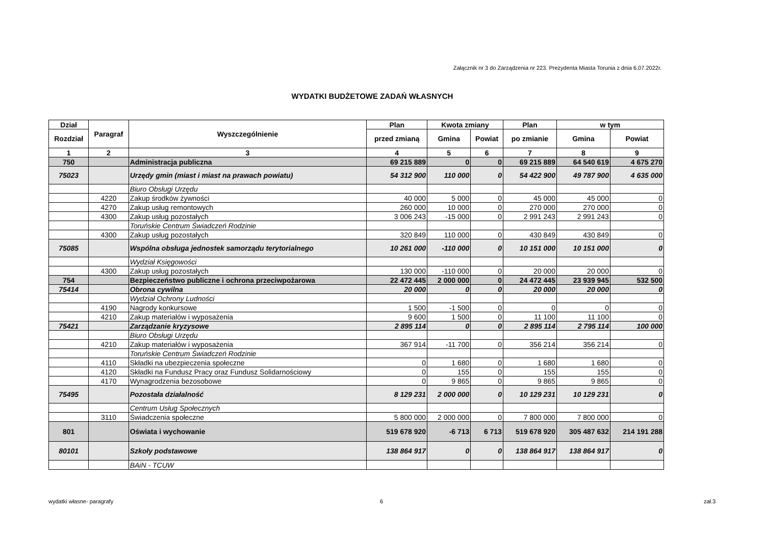Załącznik nr 3 do Zarządzenia nr 223. Prezydenta Miasta Torunia z dnia 6.07.2022r.
WYDATKI BUDŻETOWE ZADAŃ WŁASNYCH
| Dział | Paragraf | Wyszczególnienie | Plan | Kwota zmiany | | Plan | w tym | |
| --- | --- | --- | --- | --- | --- | --- | --- | --- |
| Rozdział | | | przed zmianą | Gmina | Powiat | po zmianie | Gmina | Powiat |
| 1 | 2 | 3 | 4 | 5 | 6 | 7 | 8 | 9 |
| 750 | | Administracja publiczna | 69 215 889 | 0 | 0 | 69 215 889 | 64 540 619 | 4 675 270 |
| 75023 | | Urzędy gmin (miast i miast na prawach powiatu) | 54 312 900 | 110 000 | 0 | 54 422 900 | 49 787 900 | 4 635 000 |
| | | Biuro Obsługi Urzędu | | | | | | |
| | 4220 | Zakup środków żywności | 40 000 | 5 000 | 0 | 45 000 | 45 000 | 0 |
| | 4270 | Zakup usług remontowych | 260 000 | 10 000 | 0 | 270 000 | 270 000 | 0 |
| | 4300 | Zakup usług pozostałych | 3 006 243 | -15 000 | 0 | 2 991 243 | 2 991 243 | 0 |
| | | Toruńskie Centrum Świadczeń Rodzinie | | | | | | |
| | 4300 | Zakup usług pozostałych | 320 849 | 110 000 | 0 | 430 849 | 430 849 | 0 |
| 75085 | | Wspólna obsługa jednostek samorządu terytorialnego | 10 261 000 | -110 000 | 0 | 10 151 000 | 10 151 000 | 0 |
| | | Wydział Księgowości | | | | | | |
| | 4300 | Zakup usług pozostałych | 130 000 | -110 000 | 0 | 20 000 | 20 000 | 0 |
| 754 | | Bezpieczeństwo publiczne i ochrona przeciwpożarowa | 22 472 445 | 2 000 000 | 0 | 24 472 445 | 23 939 945 | 532 500 |
| 75414 | | Obrona cywilna | 20 000 | 0 | 0 | 20 000 | 20 000 | 0 |
| | | Wydział Ochrony Ludności | | | | | | |
| | 4190 | Nagrody konkursowe | 1 500 | -1 500 | 0 | 0 | 0 | 0 |
| | 4210 | Zakup materiałów i wyposażenia | 9 600 | 1 500 | 0 | 11 100 | 11 100 | 0 |
| 75421 | | Zarządzanie kryzysowe | 2 895 114 | 0 | 0 | 2 895 114 | 2 795 114 | 100 000 |
| | | Biuro Obsługi Urzędu | | | | | | |
| | 4210 | Zakup materiałów i wyposażenia | 367 914 | -11 700 | 0 | 356 214 | 356 214 | 0 |
| | | Toruńskie Centrum Świadczeń Rodzinie | | | | | | |
| | 4110 | Składki na ubezpieczenia społeczne | 0 | 1 680 | 0 | 1 680 | 1 680 | 0 |
| | 4120 | Składki na Fundusz Pracy oraz Fundusz Solidarnościowy | 0 | 155 | 0 | 155 | 155 | 0 |
| | 4170 | Wynagrodzenia bezosobowe | 0 | 9 865 | 0 | 9 865 | 9 865 | 0 |
| 75495 | | Pozostała działalność | 8 129 231 | 2 000 000 | 0 | 10 129 231 | 10 129 231 | 0 |
| | | Centrum Usług Społecznych | | | | | | |
| | 3110 | Świadczenia społeczne | 5 800 000 | 2 000 000 | 0 | 7 800 000 | 7 800 000 | 0 |
| 801 | | Oświata i wychowanie | 519 678 920 | -6 713 | 6 713 | 519 678 920 | 305 487 632 | 214 191 288 |
| 80101 | | Szkoły podstawowe | 138 864 917 | 0 | 0 | 138 864 917 | 138 864 917 | 0 |
| | | BAiN - TCUW | | | | | | |
wydatki własne- paragrafy 6 zał.3